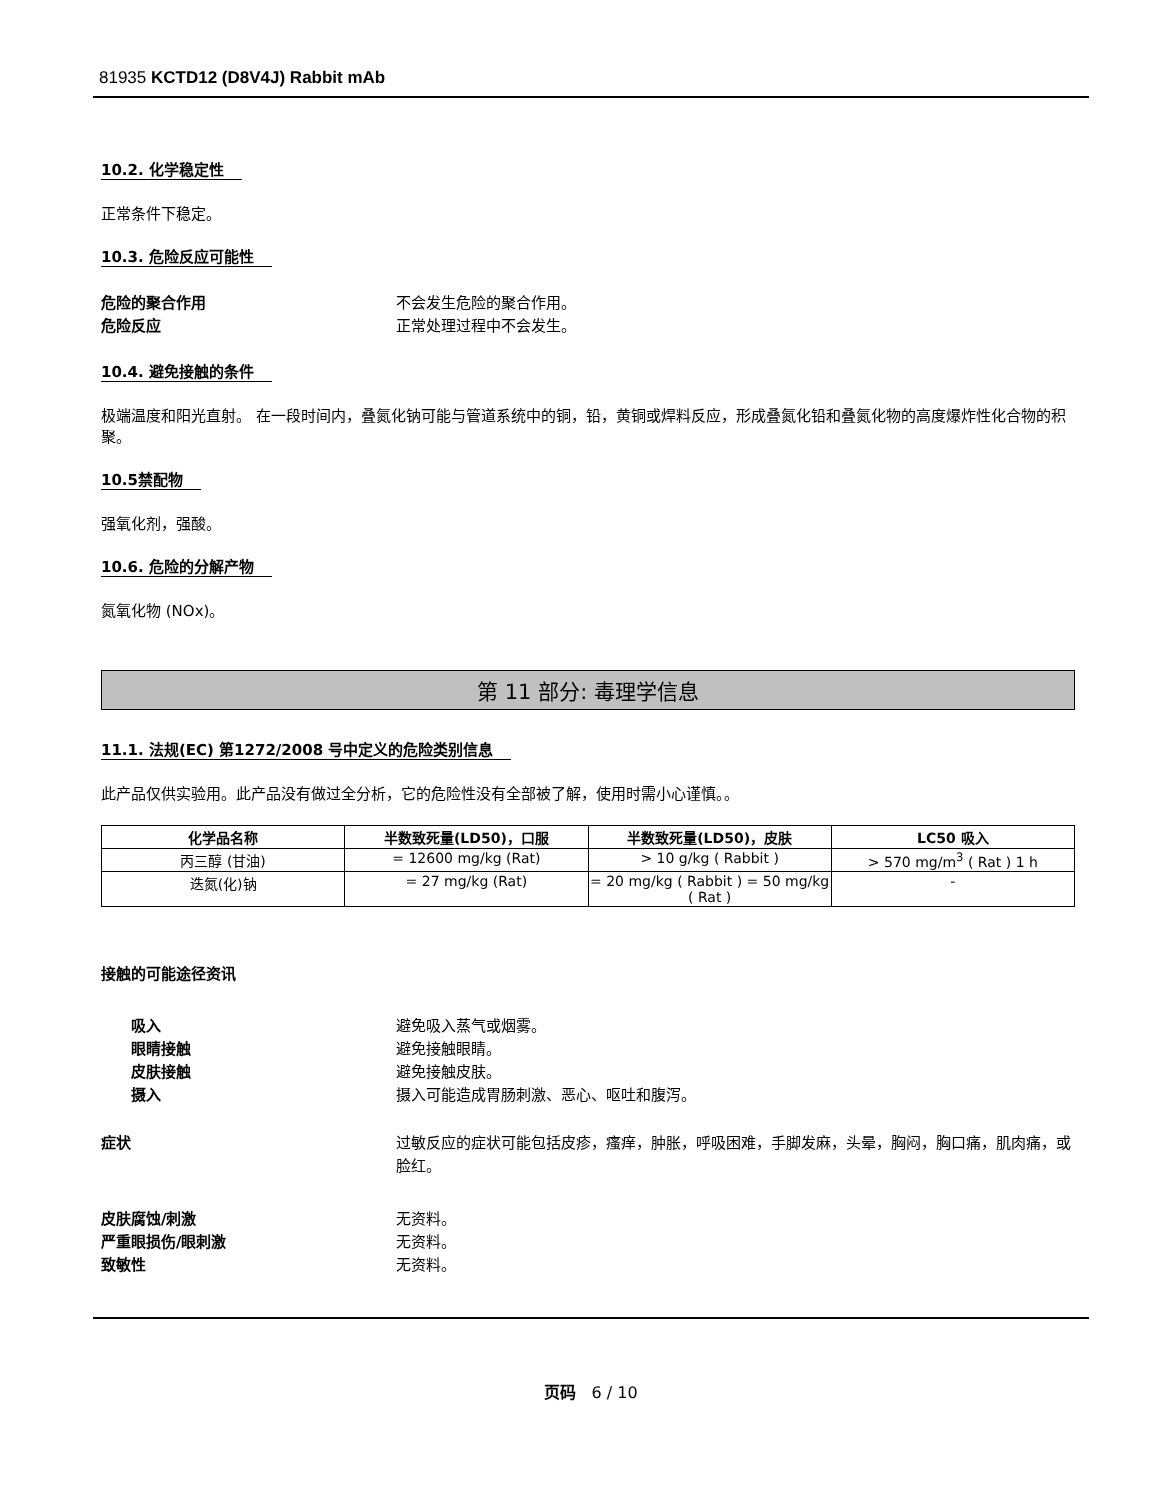81935 KCTD12 (D8V4J) Rabbit mAb
10.2. 化学稳定性
正常条件下稳定。
10.3. 危险反应可能性
危险的聚合作用 不会发生危险的聚合作用。
危险反应 正常处理过程中不会发生。
10.4. 避免接触的条件
极端温度和阳光直射。 在一段时间内，叠氮化钠可能与管道系统中的铜，铅，黄铜或焊料反应，形成叠氮化铅和叠氮化物的高度爆炸性化合物的积聚。
10.5禁配物
强氧化剂，强酸。
10.6. 危险的分解产物
氮氧化物 (NOx)。
第 11 部分: 毒理学信息
11.1. 法规(EC) 第1272/2008 号中定义的危险类别信息
此产品仅供实验用。此产品没有做过全分析，它的危险性没有全部被了解，使用时需小心谨慎。。
| 化学品名称 | 半数致死量(LD50)，口服 | 半数致死量(LD50)，皮肤 | LC50 吸入 |
| --- | --- | --- | --- |
| 丙三醇 (甘油) | = 12600 mg/kg (Rat) | > 10 g/kg ( Rabbit ) | > 570 mg/m<sup>3</sup> ( Rat ) 1 h |
| 迭氮(化)钠 | = 27 mg/kg (Rat) | = 20 mg/kg ( Rabbit ) = 50 mg/kg ( Rat ) | - |
接触的可能途径资讯
吸入 避免吸入蒸气或烟雾。
眼睛接触 避免接触眼睛。
皮肤接触 避免接触皮肤。
摄入 摄入可能造成胃肠刺激、恶心、呕吐和腹泻。
症状 过敏反应的症状可能包括皮疹，瘙痒，肿胀，呼吸困难，手脚发麻，头晕，胸闷，胸口痛，肌肉痛，或脸红。
皮肤腐蚀/刺激 无资料。
严重眼损伤/眼刺激 无资料。
致敏性 无资料。
页码 6 / 10